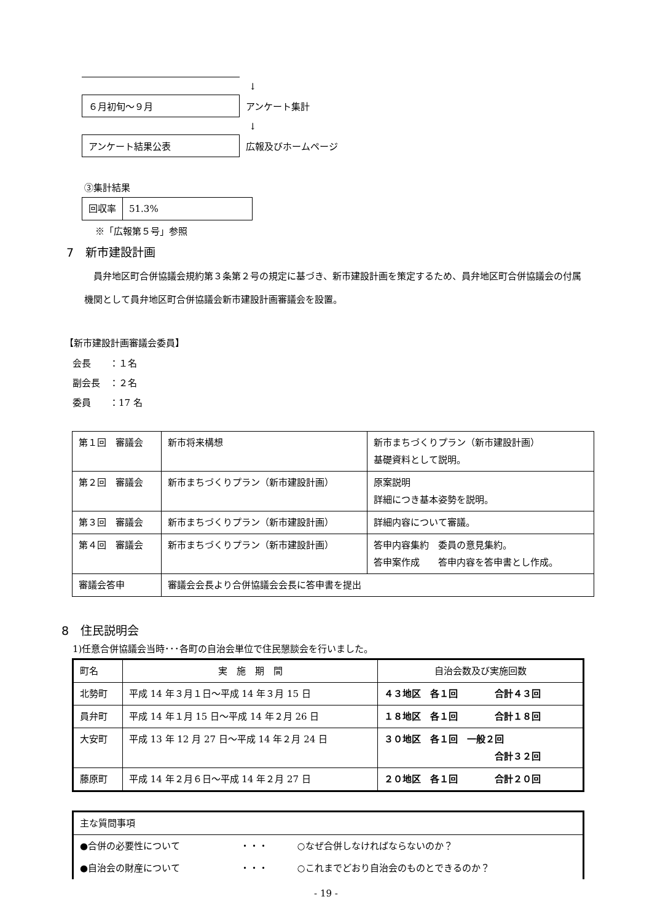↓
６月初旬～９月
アンケート集計
↓
アンケート結果公表
広報及びホームページ
③集計結果
| 回収率 | 51.3% |
※「広報第５号」参照
7　新市建設計画
　員弁地区町合併協議会規約第３条第２号の規定に基づき、新市建設計画を策定するため、員弁地区町合併協議会の付属機関として員弁地区町合併協議会新市建設計画審議会を設置。
【新市建設計画審議会委員】
会長　　：１名
副会長　：２名
委員　　：17 名
| 第１回 審議会 | 新市将来構想 | 新市まちづくりプラン（新市建設計画） 基礎資料として説明。 |
| 第２回 審議会 | 新市まちづくりプラン（新市建設計画） | 原案説明 詳細につき基本姿勢を説明。 |
| 第３回 審議会 | 新市まちづくりプラン（新市建設計画） | 詳細内容について審議。 |
| 第４回 審議会 | 新市まちづくりプラン（新市建設計画） | 答申内容集約 委員の意見集約。 答申案作成 答申内容を答申書とし作成。 |
| 審議会答申 | 審議会会長より合併協議会会長に答申書を提出 | |
8　住民説明会
1)任意合併協議会当時･･･各町の自治会単位で住民懇談会を行いました。
| 町名 | 実 施 期 間 | 自治会数及び実施回数 |
| --- | --- | --- |
| 北勢町 | 平成 14 年３月１日～平成 14 年３月 15 日 | ４３地区 各１回 合計４３回 |
| 員弁町 | 平成 14 年１月 15 日～平成 14 年２月 26 日 | １８地区 各１回 合計１８回 |
| 大安町 | 平成 13 年 12 月 27 日～平成 14 年２月 24 日 | ３０地区 各１回 一般２回 合計３２回 |
| 藤原町 | 平成 14 年２月６日～平成 14 年２月 27 日 | ２０地区 各１回 合計２０回 |
| 主な質問事項 | | |
| ●合併の必要性について | ・・・ | ○なぜ合併しなければならないのか？ |
| ●自治会の財産について | ・・・ | ○これまでどおり自治会のものとできるのか？ |
- 19 -